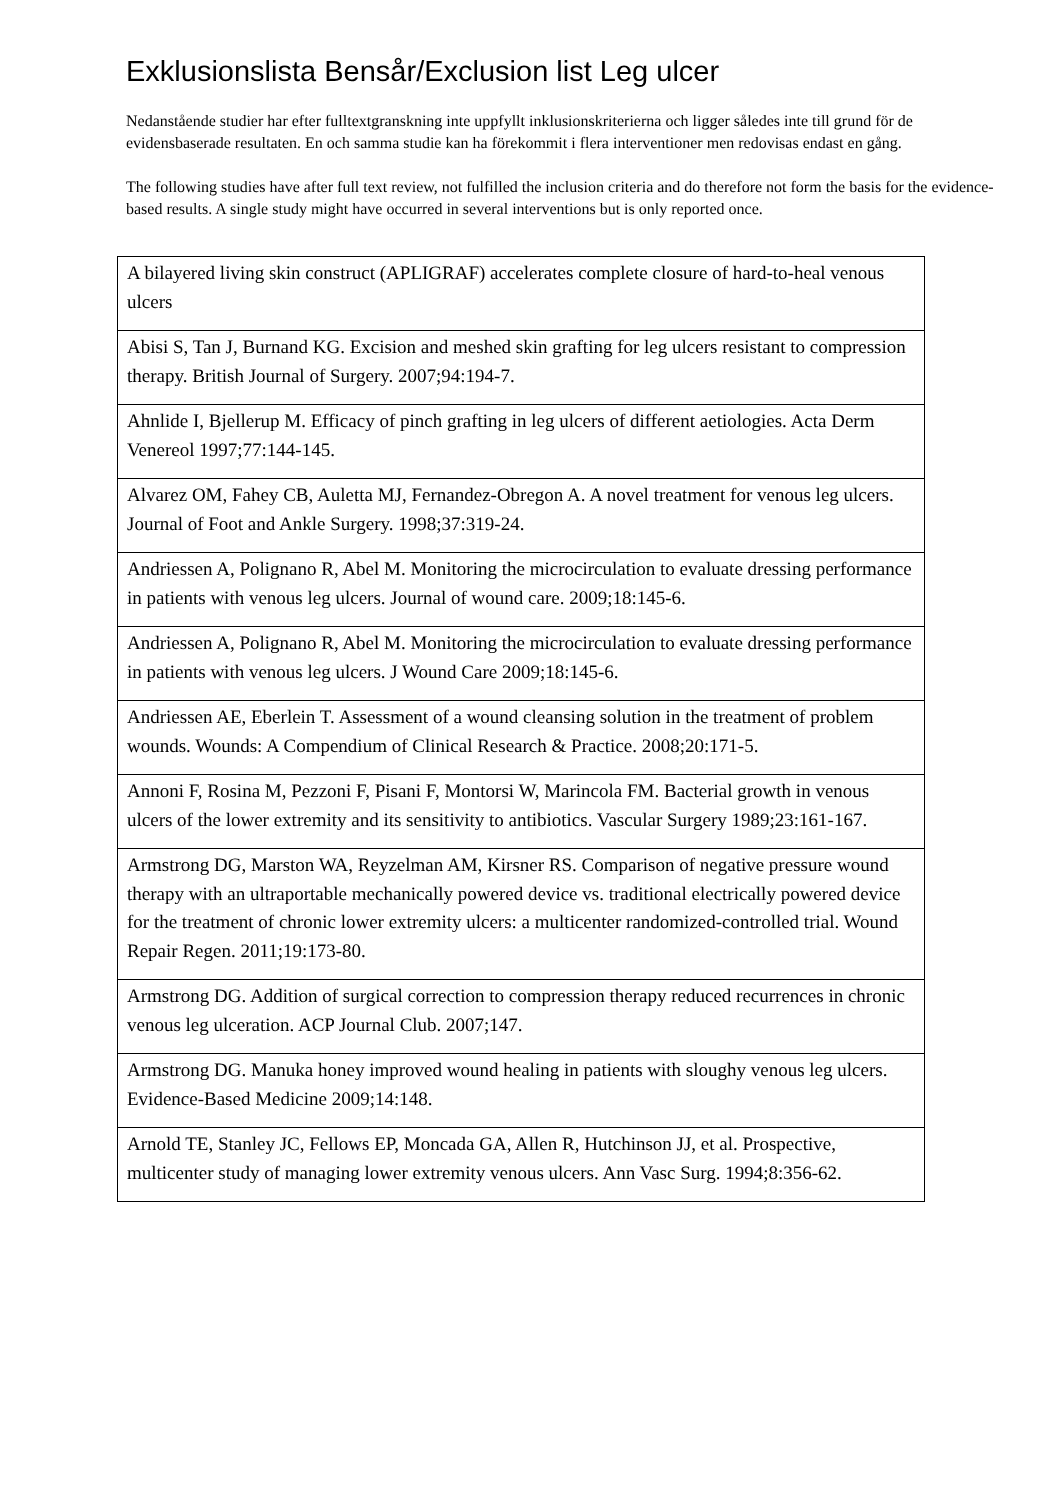Exklusionslista Bensår/Exclusion list Leg ulcer
Nedanstående studier har efter fulltextgranskning inte uppfyllt inklusionskriterierna och ligger således inte till grund för de evidensbaserade resultaten. En och samma studie kan ha förekommit i flera interventioner men redovisas endast en gång.
The following studies have after full text review, not fulfilled the inclusion criteria and do therefore not form the basis for the evidence-based results. A single study might have occurred in several interventions but is only reported once.
| A bilayered living skin construct (APLIGRAF) accelerates complete closure of hard-to-heal venous ulcers |
| Abisi S, Tan J, Burnand KG. Excision and meshed skin grafting for leg ulcers resistant to compression therapy. British Journal of Surgery. 2007;94:194-7. |
| Ahnlide I, Bjellerup M. Efficacy of pinch grafting in leg ulcers of different aetiologies. Acta Derm Venereol 1997;77:144-145. |
| Alvarez OM, Fahey CB, Auletta MJ, Fernandez-Obregon A. A novel treatment for venous leg ulcers. Journal of Foot and Ankle Surgery. 1998;37:319-24. |
| Andriessen A, Polignano R, Abel M. Monitoring the microcirculation to evaluate dressing performance in patients with venous leg ulcers. Journal of wound care. 2009;18:145-6. |
| Andriessen A, Polignano R, Abel M. Monitoring the microcirculation to evaluate dressing performance in patients with venous leg ulcers. J Wound Care 2009;18:145-6. |
| Andriessen AE, Eberlein T. Assessment of a wound cleansing solution in the treatment of problem wounds. Wounds: A Compendium of Clinical Research & Practice. 2008;20:171-5. |
| Annoni F, Rosina M, Pezzoni F, Pisani F, Montorsi W, Marincola FM. Bacterial growth in venous ulcers of the lower extremity and its sensitivity to antibiotics. Vascular Surgery 1989;23:161-167. |
| Armstrong DG, Marston WA, Reyzelman AM, Kirsner RS. Comparison of negative pressure wound therapy with an ultraportable mechanically powered device vs. traditional electrically powered device for the treatment of chronic lower extremity ulcers: a multicenter randomized-controlled trial. Wound Repair Regen. 2011;19:173-80. |
| Armstrong DG. Addition of surgical correction to compression therapy reduced recurrences in chronic venous leg ulceration. ACP Journal Club. 2007;147. |
| Armstrong DG. Manuka honey improved wound healing in patients with sloughy venous leg ulcers. Evidence-Based Medicine 2009;14:148. |
| Arnold TE, Stanley JC, Fellows EP, Moncada GA, Allen R, Hutchinson JJ, et al. Prospective, multicenter study of managing lower extremity venous ulcers. Ann Vasc Surg. 1994;8:356-62. |